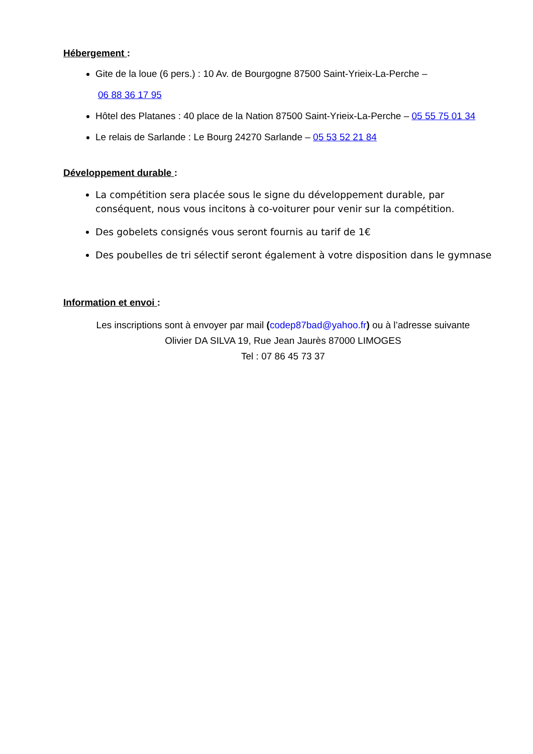Hébergement :
Gite de la loue (6 pers.) : 10 Av. de Bourgogne 87500 Saint-Yrieix-La-Perche –
06 88 36 17 95
Hôtel des Platanes : 40 place de la Nation 87500 Saint-Yrieix-La-Perche – 05 55 75 01 34
Le relais de Sarlande : Le Bourg 24270 Sarlande – 05 53 52 21 84
Développement durable :
La compétition sera placée sous le signe du développement durable, par conséquent, nous vous incitons à co-voiturer pour venir sur la compétition.
Des gobelets consignés vous seront fournis au tarif de 1€
Des poubelles de tri sélectif seront également à votre disposition dans le gymnase
Information et envoi :
Les inscriptions sont à envoyer par mail (codep87bad@yahoo.fr) ou à l’adresse suivante
Olivier DA SILVA 19, Rue Jean Jaurès 87000 LIMOGES
Tel : 07 86 45 73 37